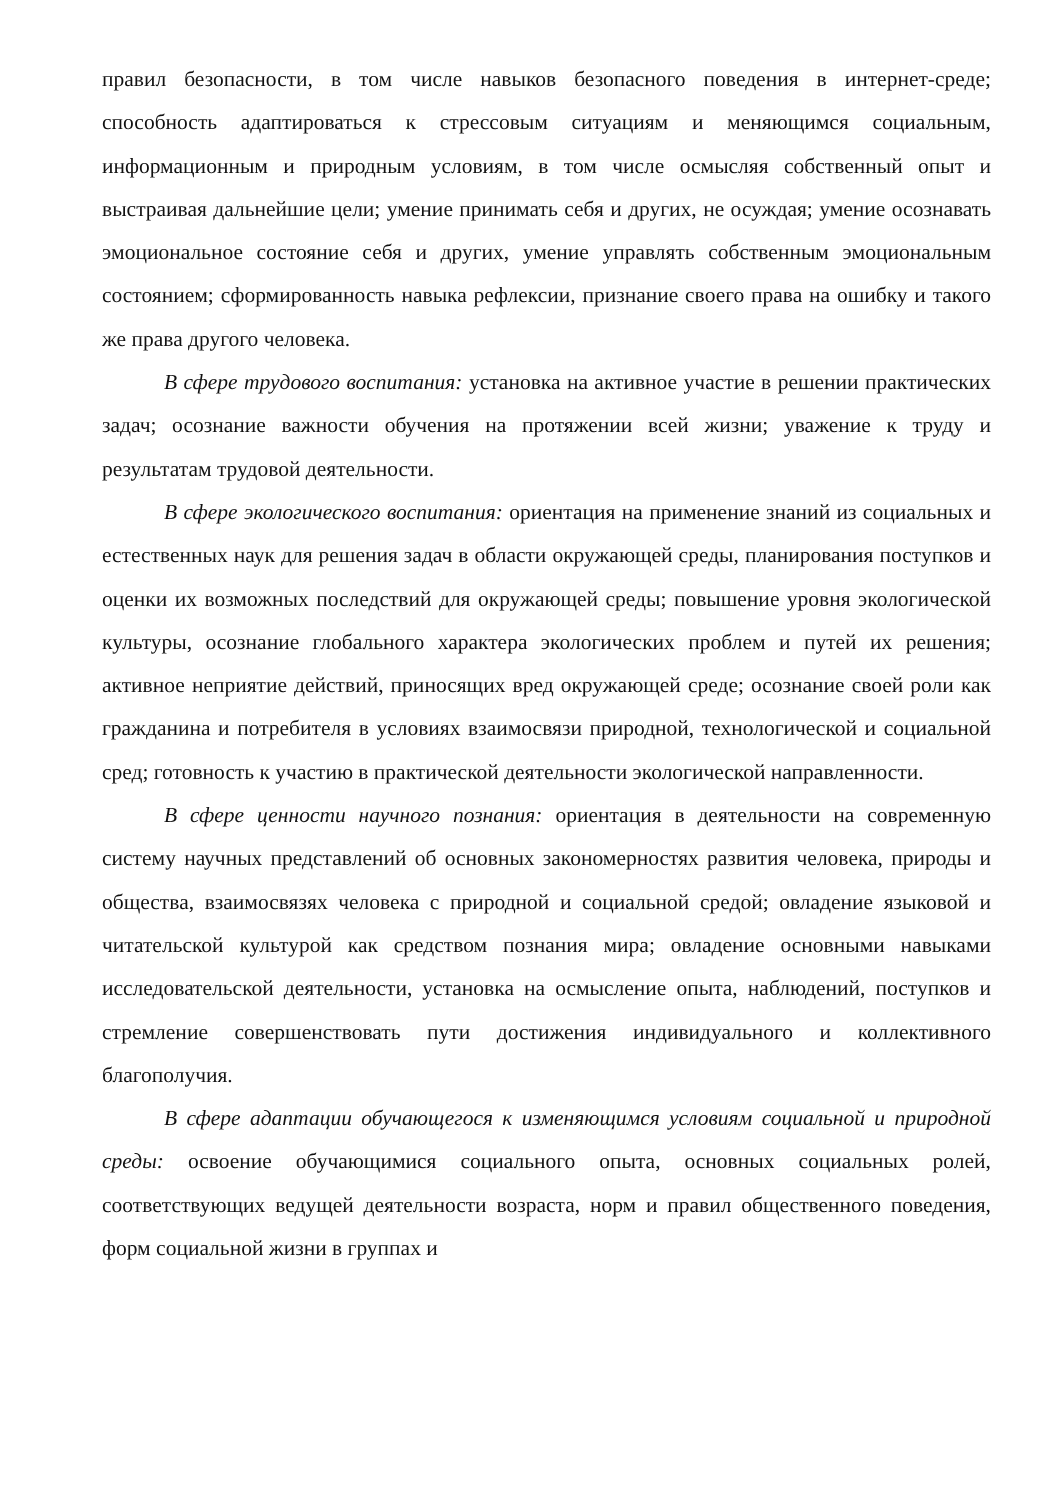правил безопасности, в том числе навыков безопасного поведения в интернет-среде; способность адаптироваться к стрессовым ситуациям и меняющимся социальным, информационным и природным условиям, в том числе осмысляя собственный опыт и выстраивая дальнейшие цели; умение принимать себя и других, не осуждая; умение осознавать эмоциональное состояние себя и других, умение управлять собственным эмоциональным состоянием; сформированность навыка рефлексии, признание своего права на ошибку и такого же права другого человека.
В сфере трудового воспитания: установка на активное участие в решении практических задач; осознание важности обучения на протяжении всей жизни; уважение к труду и результатам трудовой деятельности.
В сфере экологического воспитания: ориентация на применение знаний из социальных и естественных наук для решения задач в области окружающей среды, планирования поступков и оценки их возможных последствий для окружающей среды; повышение уровня экологической культуры, осознание глобального характера экологических проблем и путей их решения; активное неприятие действий, приносящих вред окружающей среде; осознание своей роли как гражданина и потребителя в условиях взаимосвязи природной, технологической и социальной сред; готовность к участию в практической деятельности экологической направленности.
В сфере ценности научного познания: ориентация в деятельности на современную систему научных представлений об основных закономерностях развития человека, природы и общества, взаимосвязях человека с природной и социальной средой; овладение языковой и читательской культурой как средством познания мира; овладение основными навыками исследовательской деятельности, установка на осмысление опыта, наблюдений, поступков и стремление совершенствовать пути достижения индивидуального и коллективного благополучия.
В сфере адаптации обучающегося к изменяющимся условиям социальной и природной среды: освоение обучающимися социального опыта, основных социальных ролей, соответствующих ведущей деятельности возраста, норм и правил общественного поведения, форм социальной жизни в группах и